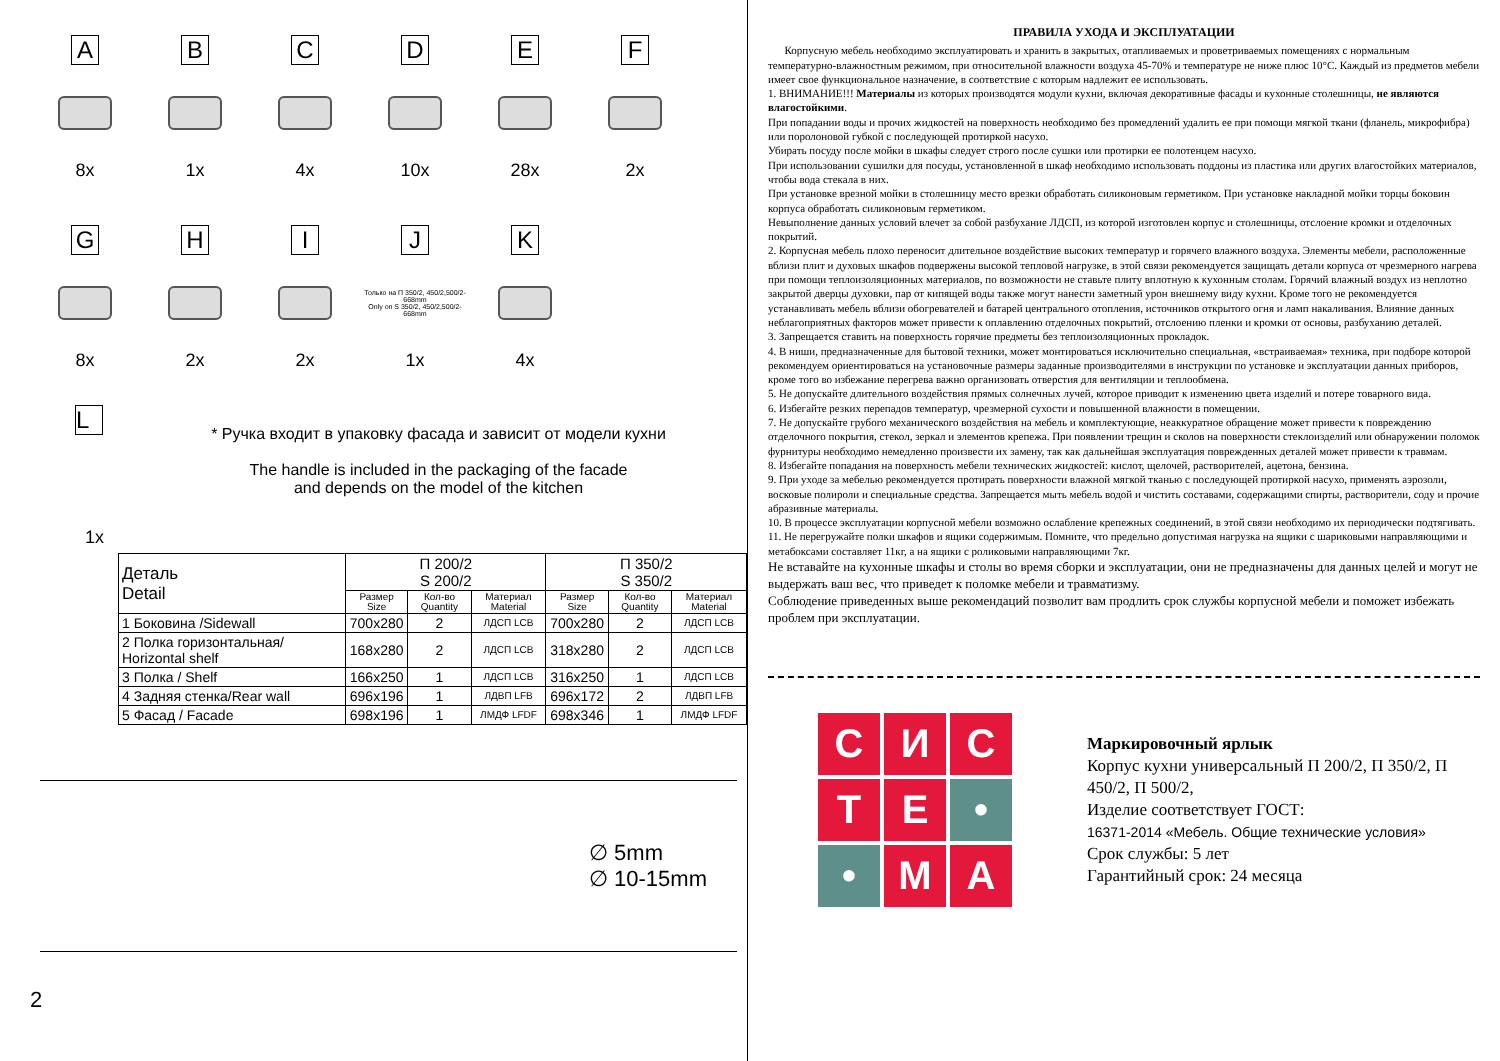A
8x
B
1x
C
4x
D
10x
E
28x
F
2x
G
8x
H
2x
I
2x
J
Только на П 350/2, 450/2,500/2-668mm
Only on S 350/2, 450/2,500/2-668mm
1x
K
4x
L
* Ручка входит в упаковку фасада и зависит от модели кухни
The handle is included in the packaging of the facade
and depends on the model of the kitchen
1x
| Деталь Detail | П 200/2 S 200/2 | | | П 350/2 S 350/2 | | |
| --- | --- | --- | --- | --- | --- | --- |
| | Размер Size | Кол-во Quantity | Материал Material | Размер Size | Кол-во Quantity | Материал Material |
| 1 Боковина /Sidewall | 700x280 | 2 | ЛДСП LCB | 700x280 | 2 | ЛДСП LCB |
| 2 Полка горизонтальная/ Horizontal shelf | 168x280 | 2 | ЛДСП LCB | 318x280 | 2 | ЛДСП LCB |
| 3 Полка / Shelf | 166x250 | 1 | ЛДСП LCB | 316x250 | 1 | ЛДСП LCB |
| 4 Задняя стенка/Rear wall | 696x196 | 1 | ЛДВП LFB | 696x172 | 2 | ЛДВП LFB |
| 5 Фасад / Facade | 698x196 | 1 | ЛМДФ LFDF | 698x346 | 1 | ЛМДФ LFDF |
∅ 5mm
∅ 10-15mm
2
ПРАВИЛА УХОДА И ЭКСПЛУАТАЦИИ
Корпусную мебель необходимо эксплуатировать и хранить в закрытых, отапливаемых и проветриваемых помещениях с нормальным температурно-влажностным режимом, при относительной влажности воздуха 45-70% и температуре не ниже плюс 10°С. Каждый из предметов мебели имеет свое функциональное назначение, в соответствие с которым надлежит ее использовать.
1. ВНИМАНИЕ!!! Материалы из которых производятся модули кухни, включая декоративные фасады и кухонные столешницы, не являются влагостойкими.
При попадании воды и прочих жидкостей на поверхность необходимо без промедлений удалить ее при помощи мягкой ткани (фланель, микрофибра) или поролоновой губкой с последующей протиркой насухо.
Убирать посуду после мойки в шкафы следует строго после сушки или протирки ее полотенцем насухо.
При использовании сушилки для посуды, установленной в шкаф необходимо использовать поддоны из пластика или других влагостойких материалов, чтобы вода стекала в них.
При установке врезной мойки в столешницу место врезки обработать силиконовым герметиком. При установке накладной мойки торцы боковин корпуса обработать силиконовым герметиком.
Невыполнение данных условий влечет за собой разбухание ЛДСП, из которой изготовлен корпус и столешницы, отслоение кромки и отделочных покрытий.
2. Корпусная мебель плохо переносит длительное воздействие высоких температур и горячего влажного воздуха. Элементы мебели, расположенные вблизи плит и духовых шкафов подвержены высокой тепловой нагрузке, в этой связи рекомендуется защищать детали корпуса от чрезмерного нагрева при помощи теплоизоляционных материалов, по возможности не ставьте плиту вплотную к кухонным столам. Горячий влажный воздух из неплотно закрытой дверцы духовки, пар от кипящей воды также могут нанести заметный урон внешнему виду кухни. Кроме того не рекомендуется устанавливать мебель вблизи обогревателей и батарей центрального отопления, источников открытого огня и ламп накаливания. Влияние данных неблагоприятных факторов может привести к оплавлению отделочных покрытий, отслоению пленки и кромки от основы, разбуханию деталей.
3. Запрещается ставить на поверхность горячие предметы без теплоизоляционных прокладок.
4. В ниши, предназначенные для бытовой техники, может монтироваться исключительно специальная, «встраиваемая» техника, при подборе которой рекомендуем ориентироваться на установочные размеры заданные производителями в инструкции по установке и эксплуатации данных приборов, кроме того во избежание перегрева важно организовать отверстия для вентиляции и теплообмена.
5. Не допускайте длительного воздействия прямых солнечных лучей, которое приводит к изменению цвета изделий и потере товарного вида.
6. Избегайте резких перепадов температур, чрезмерной сухости и повышенной влажности в помещении.
7. Не допускайте грубого механического воздействия на мебель и комплектующие, неаккуратное обращение может привести к повреждению отделочного покрытия, стекол, зеркал и элементов крепежа. При появлении трещин и сколов на поверхности стеклоизделий или обнаружении поломок фурнитуры необходимо немедленно произвести их замену, так как дальнейшая эксплуатация поврежденных деталей может привести к травмам.
8. Избегайте попадания на поверхность мебели технических жидкостей: кислот, щелочей, растворителей, ацетона, бензина.
9. При уходе за мебелью рекомендуется протирать поверхности влажной мягкой тканью с последующей протиркой насухо, применять аэрозоли, восковые полироли и специальные средства. Запрещается мыть мебель водой и чистить составами, содержащими спирты, растворители, соду и прочие абразивные материалы.
10. В процессе эксплуатации корпусной мебели возможно ослабление крепежных соединений, в этой связи необходимо их периодически подтягивать.
11. Не перегружайте полки шкафов и ящики содержимым. Помните, что предельно допустимая нагрузка на ящики с шариковыми направляющими и метабоксами составляет 11кг, а на ящики с роликовыми направляющими 7кг.
Не вставайте на кухонные шкафы и столы во время сборки и эксплуатации, они не предназначены для данных целей и могут не выдержать ваш вес, что приведет к поломке мебели и травматизму.
Соблюдение приведенных выше рекомендаций позволит вам продлить срок службы корпусной мебели и поможет избежать проблем при эксплуатации.
С
И
С
Т
Е
•
•
М
А
Маркировочный ярлык
Корпус кухни универсальный П 200/2, П 350/2, П 450/2, П 500/2,
Изделие соответствует ГОСТ:
16371-2014 «Мебель. Общие технические условия»
Срок службы: 5 лет
Гарантийный срок: 24 месяца